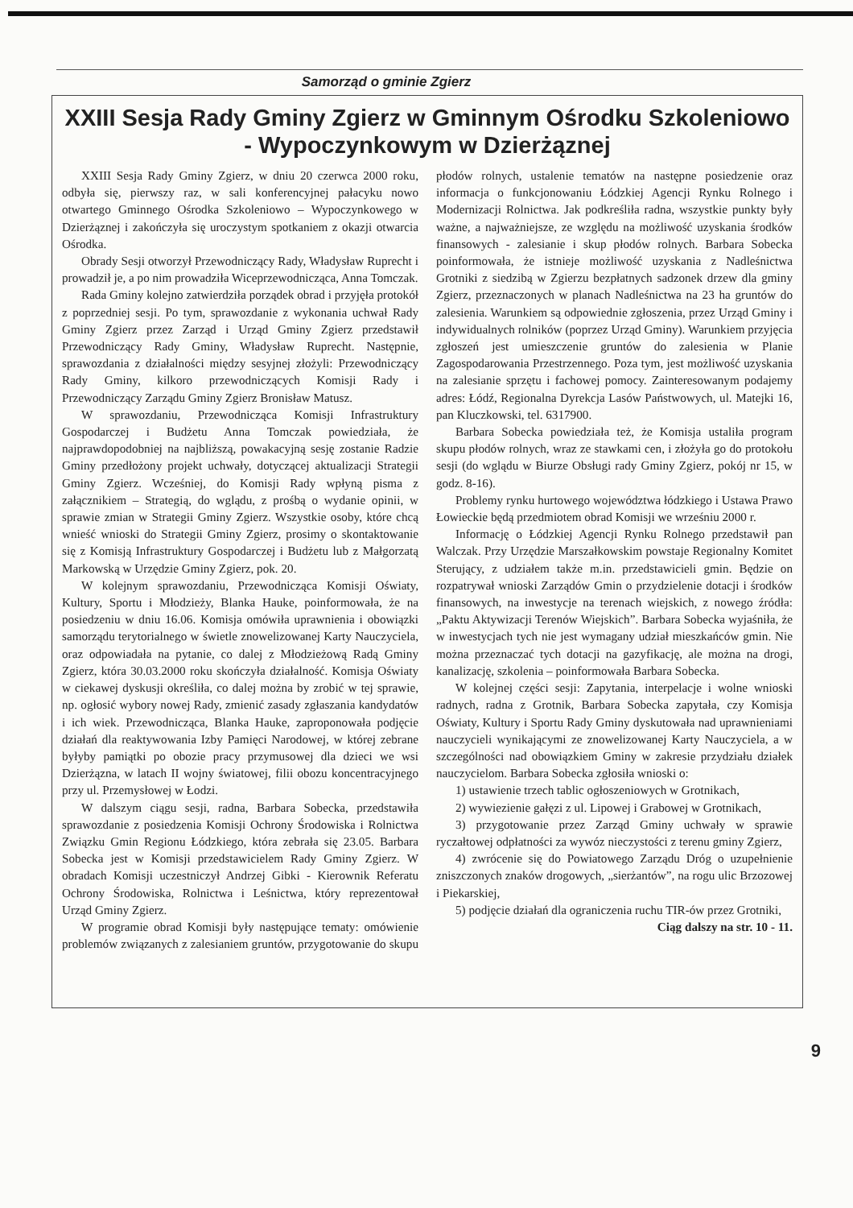Samorząd o gminie Zgierz
XXIII Sesja Rady Gminy Zgierz w Gminnym Ośrodku Szkoleniowo - Wypoczynkowym w Dzierżąznej
XXIII Sesja Rady Gminy Zgierz, w dniu 20 czerwca 2000 roku, odbyła się, pierwszy raz, w sali konferencyjnej pałacyku nowo otwartego Gminnego Ośrodka Szkoleniowo – Wypoczynkowego w Dzierżąznej i zakończyła się uroczystym spotkaniem z okazji otwarcia Ośrodka.
Obrady Sesji otworzył Przewodniczący Rady, Władysław Ruprecht i prowadził je, a po nim prowadziła Wiceprzewodnicząca, Anna Tomczak.
Rada Gminy kolejno zatwierdziła porządek obrad i przyjęła protokół z poprzedniej sesji. Po tym, sprawozdanie z wykonania uchwał Rady Gminy Zgierz przez Zarząd i Urząd Gminy Zgierz przedstawił Przewodniczący Rady Gminy, Władysław Ruprecht. Następnie, sprawozdania z działalności między sesyjnej złożyli: Przewodniczący Rady Gminy, kilkoro przewodniczących Komisji Rady i Przewodniczący Zarządu Gminy Zgierz Bronisław Matusz.
W sprawozdaniu, Przewodnicząca Komisji Infrastruktury Gospodarczej i Budżetu Anna Tomczak powiedziała, że najprawdopodobniej na najbliższą, powakacyjną sesję zostanie Radzie Gminy przedłożony projekt uchwały, dotyczącej aktualizacji Strategii Gminy Zgierz. Wcześniej, do Komisji Rady wpłyną pisma z załącznikiem – Strategią, do wglądu, z prośbą o wydanie opinii, w sprawie zmian w Strategii Gminy Zgierz. Wszystkie osoby, które chcą wnieść wnioski do Strategii Gminy Zgierz, prosimy o skontaktowanie się z Komisją Infrastruktury Gospodarczej i Budżetu lub z Małgorzatą Markowską w Urzędzie Gminy Zgierz, pok. 20.
W kolejnym sprawozdaniu, Przewodnicząca Komisji Oświaty, Kultury, Sportu i Młodzieży, Blanka Hauke, poinformowała, że na posiedzeniu w dniu 16.06. Komisja omówiła uprawnienia i obowiązki samorządu terytorialnego w świetle znowelizowanej Karty Nauczyciela, oraz odpowiadała na pytanie, co dalej z Młodzieżową Radą Gminy Zgierz, która 30.03.2000 roku skończyła działalność. Komisja Oświaty w ciekawej dyskusji określiła, co dalej można by zrobić w tej sprawie, np. ogłosić wybory nowej Rady, zmienić zasady zgłaszania kandydatów i ich wiek. Przewodnicząca, Blanka Hauke, zaproponowała podjęcie działań dla reaktywowania Izby Pamięci Narodowej, w której zebrane byłyby pamiątki po obozie pracy przymusowej dla dzieci we wsi Dzierżązna, w latach II wojny światowej, filii obozu koncentracyjnego przy ul. Przemysłowej w Łodzi.
W dalszym ciągu sesji, radna, Barbara Sobecka, przedstawiła sprawozdanie z posiedzenia Komisji Ochrony Środowiska i Rolnictwa Związku Gmin Regionu Łódzkiego, która zebrała się 23.05. Barbara Sobecka jest w Komisji przedstawicielem Rady Gminy Zgierz. W obradach Komisji uczestniczył Andrzej Gibki - Kierownik Referatu Ochrony Środowiska, Rolnictwa i Leśnictwa, który reprezentował Urząd Gminy Zgierz.
W programie obrad Komisji były następujące tematy: omówienie problemów związanych z zalesianiem gruntów, przygotowanie do skupu płodów rolnych, ustalenie tematów na następne posiedzenie oraz informacja o funkcjonowaniu Łódzkiej Agencji Rynku Rolnego i Modernizacji Rolnictwa. Jak podkreśliła radna, wszystkie punkty były ważne, a najważniejsze, ze względu na możliwość uzyskania środków finansowych - zalesianie i skup płodów rolnych. Barbara Sobecka poinformowała, że istnieje możliwość uzyskania z Nadleśnictwa Grotniki z siedzibą w Zgierzu bezpłatnych sadzonek drzew dla gminy Zgierz, przeznaczonych w planach Nadleśnictwa na 23 ha gruntów do zalesienia. Warunkiem są odpowiednie zgłoszenia, przez Urząd Gminy i indywidualnych rolników (poprzez Urząd Gminy). Warunkiem przyjęcia zgłoszeń jest umieszczenie gruntów do zalesienia w Planie Zagospodarowania Przestrzennego. Poza tym, jest możliwość uzyskania na zalesianie sprzętu i fachowej pomocy. Zainteresowanym podajemy adres: Łódź, Regionalna Dyrekcja Lasów Państwowych, ul. Matejki 16, pan Kluczkowski, tel. 6317900.
Barbara Sobecka powiedziała też, że Komisja ustaliła program skupu płodów rolnych, wraz ze stawkami cen, i złożyła go do protokołu sesji (do wglądu w Biurze Obsługi rady Gminy Zgierz, pokój nr 15, w godz. 8-16).
Problemy rynku hurtowego województwa łódzkiego i Ustawa Prawo Łowieckie będą przedmiotem obrad Komisji we wrześniu 2000 r.
Informację o Łódzkiej Agencji Rynku Rolnego przedstawił pan Walczak. Przy Urzędzie Marszałkowskim powstaje Regionalny Komitet Sterujący, z udziałem także m.in. przedstawicieli gmin. Będzie on rozpatrywał wnioski Zarządów Gmin o przydzielenie dotacji i środków finansowych, na inwestycje na terenach wiejskich, z nowego źródła: „Paktu Aktywizacji Terenów Wiejskich”. Barbara Sobecka wyjaśniła, że w inwestycjach tych nie jest wymagany udział mieszkańców gmin. Nie można przeznaczać tych dotacji na gazyfikację, ale można na drogi, kanalizację, szkolenia – poinformowała Barbara Sobecka.
W kolejnej części sesji: Zapytania, interpelacje i wolne wnioski radnych, radna z Grotnik, Barbara Sobecka zapytała, czy Komisja Oświaty, Kultury i Sportu Rady Gminy dyskutowała nad uprawnieniami nauczycieli wynikającymi ze znowelizowanej Karty Nauczyciela, a w szczególności nad obowiązkiem Gminy w zakresie przydziału działek nauczycielom. Barbara Sobecka zgłosiła wnioski o:
1) ustawienie trzech tablic ogłoszeniowych w Grotnikach,
2) wywiezienie gałęzi z ul. Lipowej i Grabowej w Grotnikach,
3) przygotowanie przez Zarząd Gminy uchwały w sprawie ryczałtowej odpłatności za wywóz nieczystości z terenu gminy Zgierz,
4) zwrócenie się do Powiatowego Zarządu Dróg o uzupełnienie zniszczonych znaków drogowych, „sierżantów”, na rogu ulic Brzozowej i Piekarskiej,
5) podjęcie działań dla ograniczenia ruchu TIR-ów przez Grotniki, Ciąg dalszy na str. 10 - 11.
9